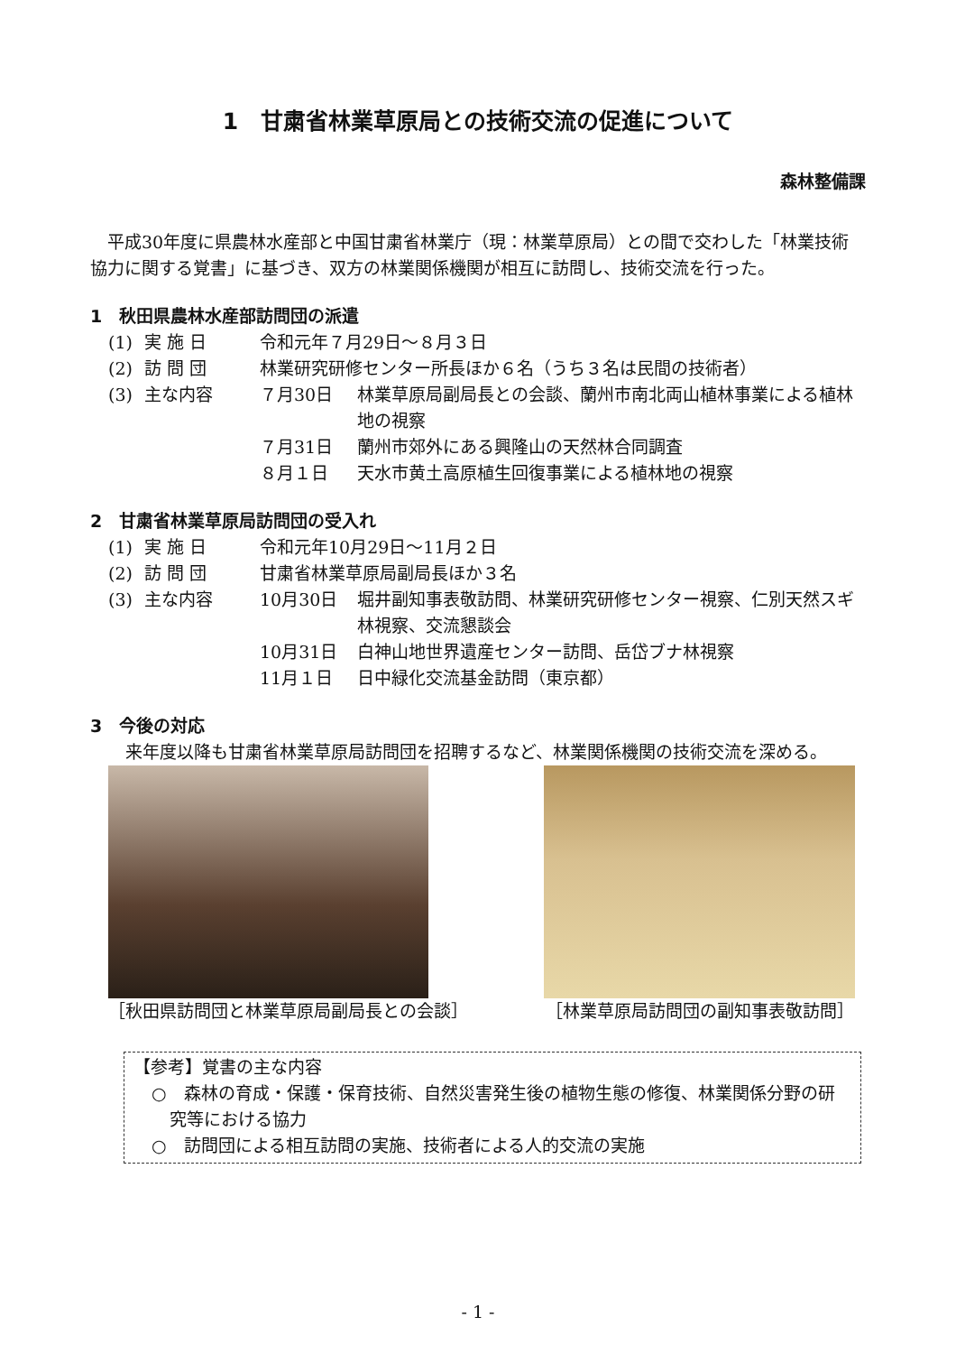1　甘粛省林業草原局との技術交流の促進について
森林整備課
　平成30年度に県農林水産部と中国甘粛省林業庁（現：林業草原局）との間で交わした「林業技術協力に関する覚書」に基づき、双方の林業関係機関が相互に訪問し、技術交流を行った。
1　秋田県農林水産部訪問団の派遣
| (1) | 実 施 日 | 令和元年７月29日～８月３日 | |
| (2) | 訪 問 団 | 林業研究研修センター所長ほか６名（うち３名は民間の技術者） | |
| (3) | 主な内容 | ７月30日 | 林業草原局副局長との会談、蘭州市南北両山植林事業による植林地の視察 |
| | | ７月31日 | 蘭州市郊外にある興隆山の天然林合同調査 |
| | | ８月１日 | 天水市黄土高原植生回復事業による植林地の視察 |
2　甘粛省林業草原局訪問団の受入れ
| (1) | 実 施 日 | 令和元年10月29日～11月２日 | |
| (2) | 訪 問 団 | 甘粛省林業草原局副局長ほか３名 | |
| (3) | 主な内容 | 10月30日 | 堀井副知事表敬訪問、林業研究研修センター視察、仁別天然スギ林視察、交流懇談会 |
| | | 10月31日 | 白神山地世界遺産センター訪問、岳岱ブナ林視察 |
| | | 11月１日 | 日中緑化交流基金訪問（東京都） |
3　今後の対応
　来年度以降も甘粛省林業草原局訪問団を招聘するなど、林業関係機関の技術交流を深める。
［秋田県訪問団と林業草原局副局長との会談］
［林業草原局訪問団の副知事表敬訪問］
【参考】覚書の主な内容
○　森林の育成・保護・保育技術、自然災害発生後の植物生態の修復、林業関係分野の研究等における協力
○　訪問団による相互訪問の実施、技術者による人的交流の実施
- 1 -